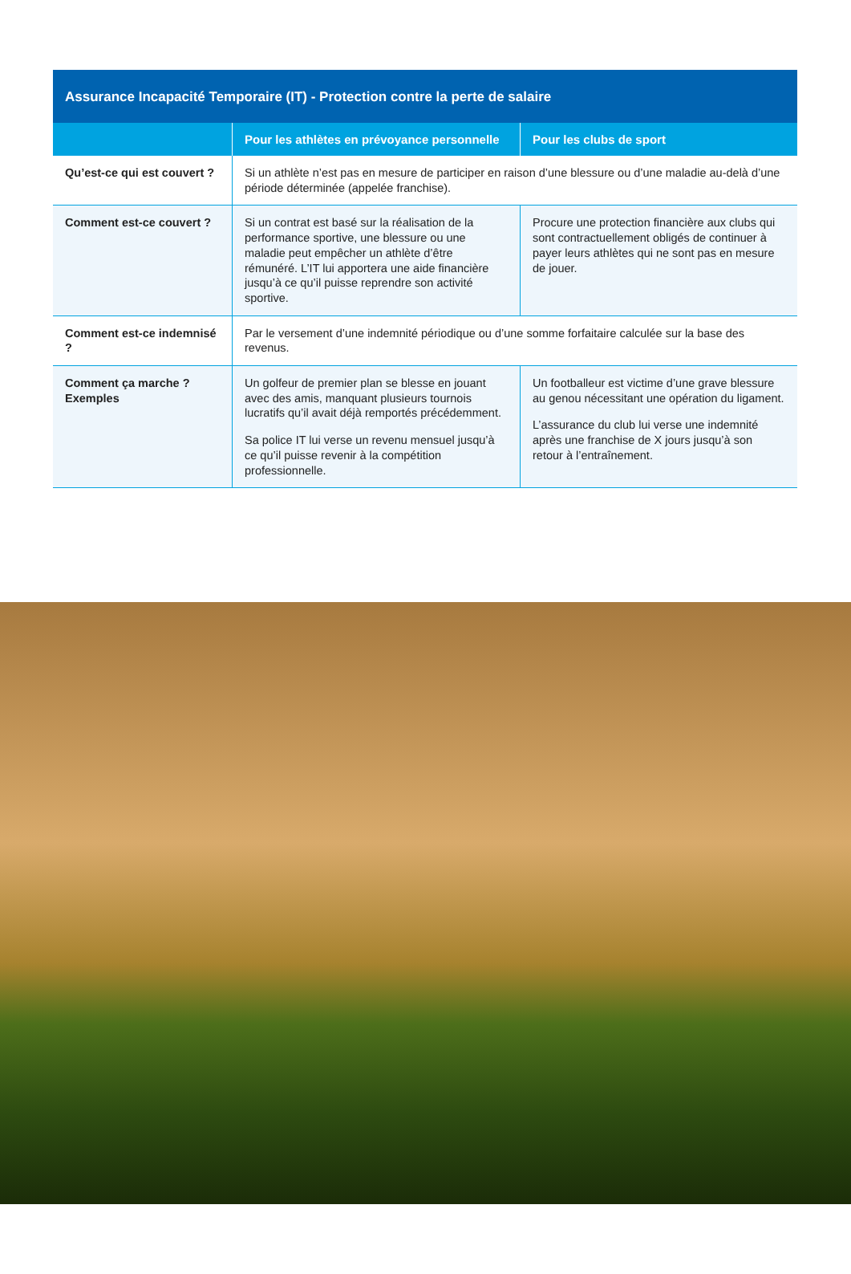| Assurance Incapacité Temporaire (IT) - Protection contre la perte de salaire | | |
| --- | --- | --- |
| | Pour les athlètes en prévoyance personnelle | Pour les clubs de sport |
| Qu’est-ce qui est couvert ? | Si un athlète n’est pas en mesure de participer en raison d’une blessure ou d’une maladie au-delà d’une période déterminée (appelée franchise). | |
| Comment est-ce couvert ? | Si un contrat est basé sur la réalisation de la performance sportive, une blessure ou une maladie peut empêcher un athlète d’être rémunéré. L’IT lui apportera une aide financière jusqu’à ce qu’il puisse reprendre son activité sportive. | Procure une protection financière aux clubs qui sont contractuellement obligés de continuer à payer leurs athlètes qui ne sont pas en mesure de jouer. |
| Comment est-ce indemnisé ? | Par le versement d’une indemnité périodique ou d’une somme forfaitaire calculée sur la base des revenus. | |
| Comment ça marche ? Exemples | Un golfeur de premier plan se blesse en jouant avec des amis, manquant plusieurs tournois lucratifs qu’il avait déjà remportés précédemment. Sa police IT lui verse un revenu mensuel jusqu’à ce qu’il puisse revenir à la compétition professionnelle. | Un footballeur est victime d’une grave blessure au genou nécessitant une opération du ligament. L’assurance du club lui verse une indemnité après une franchise de X jours jusqu’à son retour à l’entraînement. |